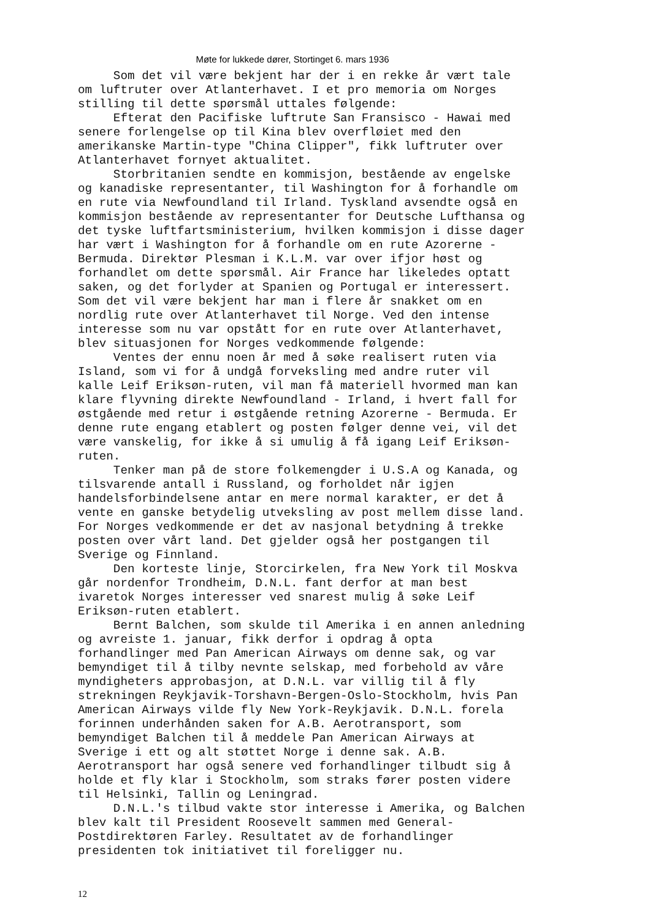Møte for lukkede dører, Stortinget 6. mars 1936
Som det vil være bekjent har der i en rekke år vært tale om luftruter over Atlanterhavet. I et pro memoria om Norges stilling til dette spørsmål uttales følgende: Efterat den Pacifiske luftrute San Fransisco - Hawai med senere forlengelse op til Kina blev overfløiet med den amerikanske Martin-type "China Clipper", fikk luftruter over Atlanterhavet fornyet aktualitet. Storbritanien sendte en kommisjon, bestående av engelske og kanadiske representanter, til Washington for å forhandle om en rute via Newfoundland til Irland. Tyskland avsendte også en kommisjon bestående av representanter for Deutsche Lufthansa og det tyske luftfartsministerium, hvilken kommisjon i disse dager har vært i Washington for å forhandle om en rute Azorerne - Bermuda. Direktør Plesman i K.L.M. var over ifjor høst og forhandlet om dette spørsmål. Air France har likeledes optatt saken, og det forlyder at Spanien og Portugal er interessert. Som det vil være bekjent har man i flere år snakket om en nordlig rute over Atlanterhavet til Norge. Ved den intense interesse som nu var opstått for en rute over Atlanterhavet, blev situasjonen for Norges vedkommende følgende: Ventes der ennu noen år med å søke realisert ruten via Island, som vi for å undgå forveksling med andre ruter vil kalle Leif Eriksøn-ruten, vil man få materiell hvormed man kan klare flyvning direkte Newfoundland - Irland, i hvert fall for østgående med retur i østgående retning Azorerne - Bermuda. Er denne rute engang etablert og posten følger denne vei, vil det være vanskelig, for ikke å si umulig å få igang Leif Eriksøn- ruten. Tenker man på de store folkemengder i U.S.A og Kanada, og tilsvarende antall i Russland, og forholdet når igjen handelsforbindelsene antar en mere normal karakter, er det å vente en ganske betydelig utveksling av post mellem disse land. For Norges vedkommende er det av nasjonal betydning å trekke posten over vårt land. Det gjelder også her postgangen til Sverige og Finnland. Den korteste linje, Storcirkelen, fra New York til Moskva går nordenfor Trondheim, D.N.L. fant derfor at man best ivaretok Norges interesser ved snarest mulig å søke Leif Eriksøn-ruten etablert. Bernt Balchen, som skulde til Amerika i en annen anledning og avreiste 1. januar, fikk derfor i opdrag å opta forhandlinger med Pan American Airways om denne sak, og var bemyndiget til å tilby nevnte selskap, med forbehold av våre myndigheters approbasjon, at D.N.L. var villig til å fly strekningen Reykjavik-Torshavn-Bergen-Oslo-Stockholm, hvis Pan American Airways vilde fly New York-Reykjavik. D.N.L. forela forinnen underhånden saken for A.B. Aerotransport, som bemyndiget Balchen til å meddele Pan American Airways at Sverige i ett og alt støttet Norge i denne sak. A.B. Aerotransport har også senere ved forhandlinger tilbudt sig å holde et fly klar i Stockholm, som straks fører posten videre til Helsinki, Tallin og Leningrad. D.N.L.'s tilbud vakte stor interesse i Amerika, og Balchen blev kalt til President Roosevelt sammen med General- Postdirektøren Farley. Resultatet av de forhandlinger presidenten tok initiativet til foreligger nu.
12